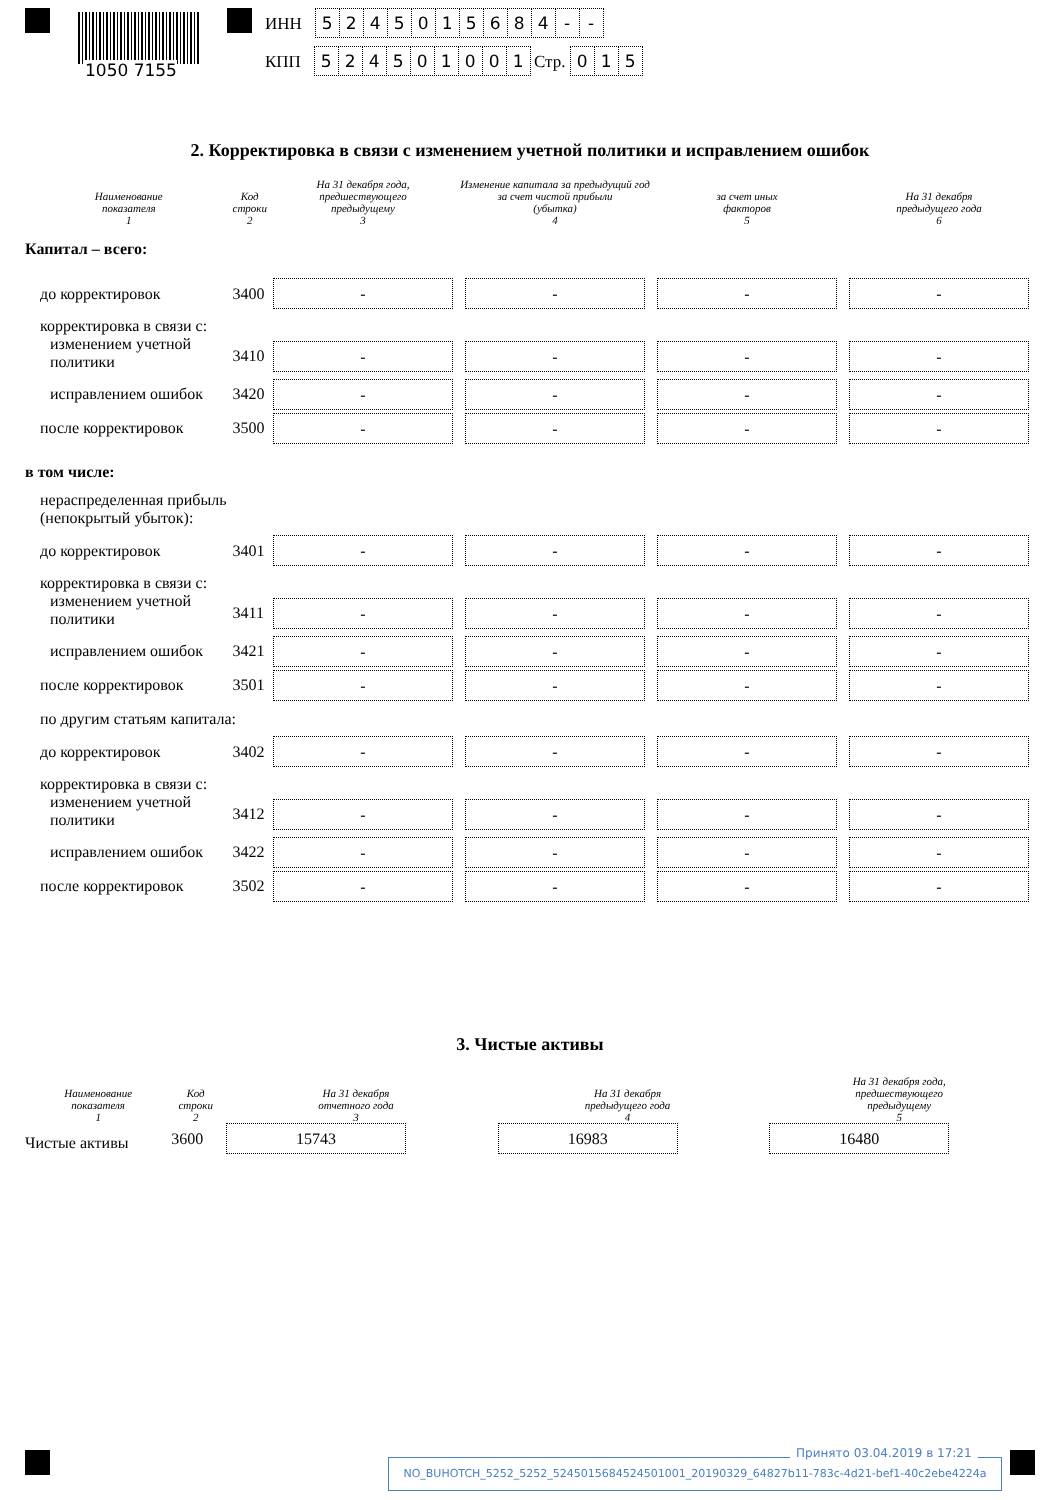1050 7155
ИНН 5245015684 - -
КПП 524501001 Стр. 015
2. Корректировка в связи с изменением учетной политики и исправлением ошибок
| Наименование показателя 1 | Код строки 2 | На 31 декабря года, предшествующего предыдущему 3 | Изменение капитала за предыдущий год за счет чистой прибыли (убытка) 4 | за счет иных факторов 5 | На 31 декабря предыдущего года 6 |
| --- | --- | --- | --- | --- | --- |
| Капитал – всего: | | | | | |
| до корректировок | 3400 | - | - | - | - |
| корректировка в связи с: | | | | | |
| изменением учетной политики | 3410 | - | - | - | - |
| исправлением ошибок | 3420 | - | - | - | - |
| после корректировок | 3500 | - | - | - | - |
| в том числе: | | | | | |
| нераспределенная прибыль (непокрытый убыток): | | | | | |
| до корректировок | 3401 | - | - | - | - |
| корректировка в связи с: | | | | | |
| изменением учетной политики | 3411 | - | - | - | - |
| исправлением ошибок | 3421 | - | - | - | - |
| после корректировок | 3501 | - | - | - | - |
| по другим статьям капитала: | | | | | |
| до корректировок | 3402 | - | - | - | - |
| корректировка в связи с: | | | | | |
| изменением учетной политики | 3412 | - | - | - | - |
| исправлением ошибок | 3422 | - | - | - | - |
| после корректировок | 3502 | - | - | - | - |
3. Чистые активы
| Наименование показателя 1 | Код строки 2 | На 31 декабря отчетного года 3 | На 31 декабря предыдущего года 4 | На 31 декабря года, предшествующего предыдущему 5 |
| --- | --- | --- | --- | --- |
| Чистые активы | 3600 | 15743 | 16983 | 16480 |
NO_BUHOTCH_5252_5252_5245015684524501001_20190329_64827b11-783c-4d21-bef1-40c2ebe4224a
Принято 03.04.2019 в 17:21